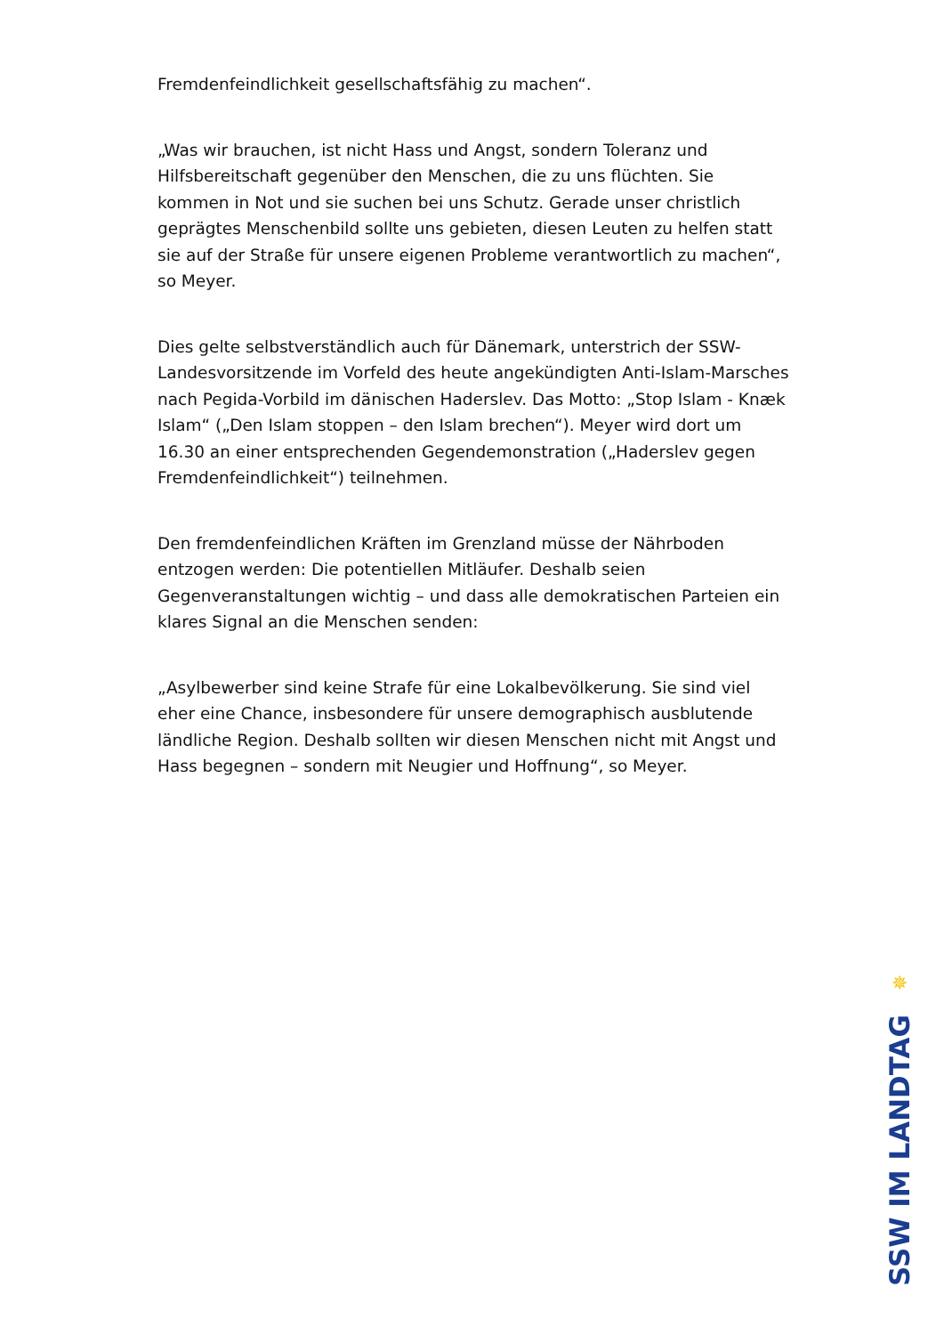Fremdenfeindlichkeit gesellschaftsfähig zu machen“.
„Was wir brauchen, ist nicht Hass und Angst, sondern Toleranz und Hilfsbereitschaft gegenüber den Menschen, die zu uns flüchten. Sie kommen in Not und sie suchen bei uns Schutz. Gerade unser christlich geprägtes Menschenbild sollte uns gebieten, diesen Leuten zu helfen statt sie auf der Straße für unsere eigenen Probleme verantwortlich zu machen“, so Meyer.
Dies gelte selbstverständlich auch für Dänemark, unterstrich der SSW-Landesvorsitzende im Vorfeld des heute angekündigten Anti-Islam-Marsches nach Pegida-Vorbild im dänischen Haderslev. Das Motto: „Stop Islam - Knæk Islam“ („Den Islam stoppen – den Islam brechen“). Meyer wird dort um 16.30 an einer entsprechenden Gegendemonstration („Haderslev gegen Fremdenfeindlichkeit“) teilnehmen.
Den fremdenfeindlichen Kräften im Grenzland müsse der Nährboden entzogen werden: Die potentiellen Mitläufer. Deshalb seien Gegenveranstaltungen wichtig – und dass alle demokratischen Parteien ein klares Signal an die Menschen senden:
„Asylbewerber sind keine Strafe für eine Lokalbevölkerung. Sie sind viel eher eine Chance, insbesondere für unsere demographisch ausblutende ländliche Region. Deshalb sollten wir diesen Menschen nicht mit Angst und Hass begegnen – sondern mit Neugier und Hoffnung“, so Meyer.
✵
SSW IM LANDTAG